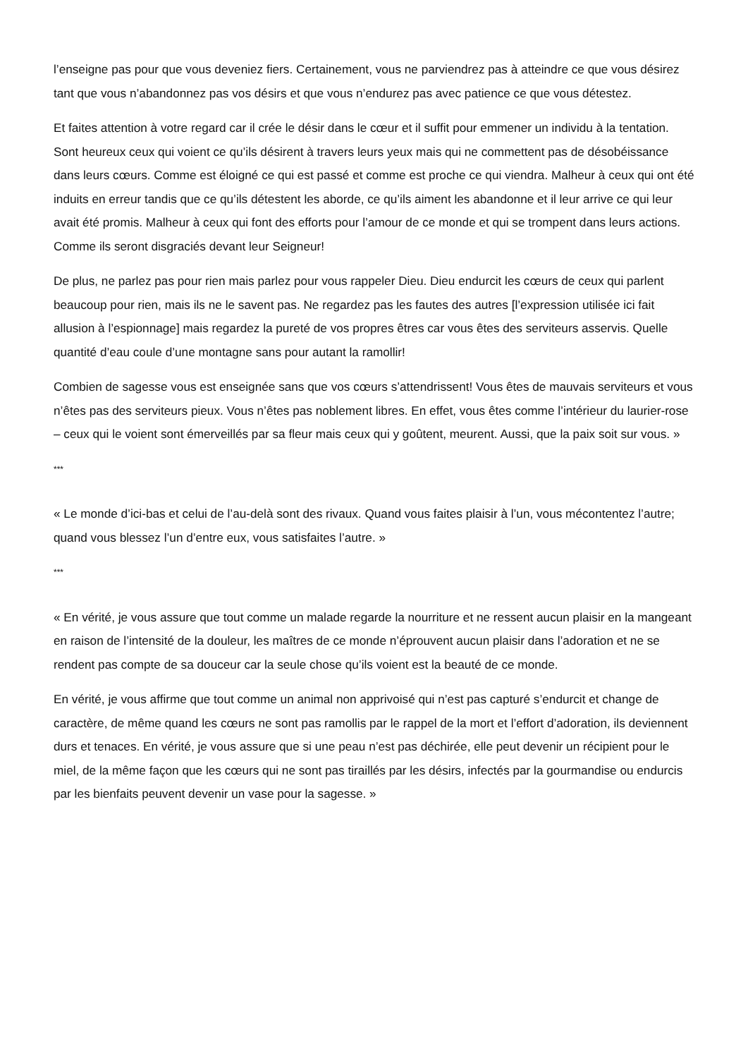l’enseigne pas pour que vous deveniez fiers. Certainement, vous ne parviendrez pas à atteindre ce que vous désirez tant que vous n’abandonnez pas vos désirs et que vous n’endurez pas avec patience ce que vous détestez.
Et faites attention à votre regard car il crée le désir dans le cœur et il suffit pour emmener un individu à la tentation. Sont heureux ceux qui voient ce qu’ils désirent à travers leurs yeux mais qui ne commettent pas de désobéissance dans leurs cœurs. Comme est éloigné ce qui est passé et comme est proche ce qui viendra. Malheur à ceux qui ont été induits en erreur tandis que ce qu’ils détestent les aborde, ce qu’ils aiment les abandonne et il leur arrive ce qui leur avait été promis. Malheur à ceux qui font des efforts pour l’amour de ce monde et qui se trompent dans leurs actions. Comme ils seront disgraciés devant leur Seigneur!
De plus, ne parlez pas pour rien mais parlez pour vous rappeler Dieu. Dieu endurcit les cœurs de ceux qui parlent beaucoup pour rien, mais ils ne le savent pas. Ne regardez pas les fautes des autres [l’expression utilisée ici fait allusion à l’espionnage] mais regardez la pureté de vos propres êtres car vous êtes des serviteurs asservis. Quelle quantité d’eau coule d’une montagne sans pour autant la ramollir!
Combien de sagesse vous est enseignée sans que vos cœurs s’attendrissent! Vous êtes de mauvais serviteurs et vous n’êtes pas des serviteurs pieux. Vous n’êtes pas noblement libres. En effet, vous êtes comme l’intérieur du laurier-rose – ceux qui le voient sont émerveillés par sa fleur mais ceux qui y goûtent, meurent. Aussi, que la paix soit sur vous. »
***
« Le monde d’ici-bas et celui de l’au-delà sont des rivaux. Quand vous faites plaisir à l’un, vous mécontentez l’autre; quand vous blessez l’un d’entre eux, vous satisfaites l’autre. »
***
« En vérité, je vous assure que tout comme un malade regarde la nourriture et ne ressent aucun plaisir en la mangeant en raison de l’intensité de la douleur, les maîtres de ce monde n’éprouvent aucun plaisir dans l’adoration et ne se rendent pas compte de sa douceur car la seule chose qu’ils voient est la beauté de ce monde.
En vérité, je vous affirme que tout comme un animal non apprivoisé qui n’est pas capturé s’endurcit et change de caractère, de même quand les cœurs ne sont pas ramollis par le rappel de la mort et l’effort d’adoration, ils deviennent durs et tenaces. En vérité, je vous assure que si une peau n’est pas déchirée, elle peut devenir un récipient pour le miel, de la même façon que les cœurs qui ne sont pas tiraillés par les désirs, infectés par la gourmandise ou endurcis par les bienfaits peuvent devenir un vase pour la sagesse. »